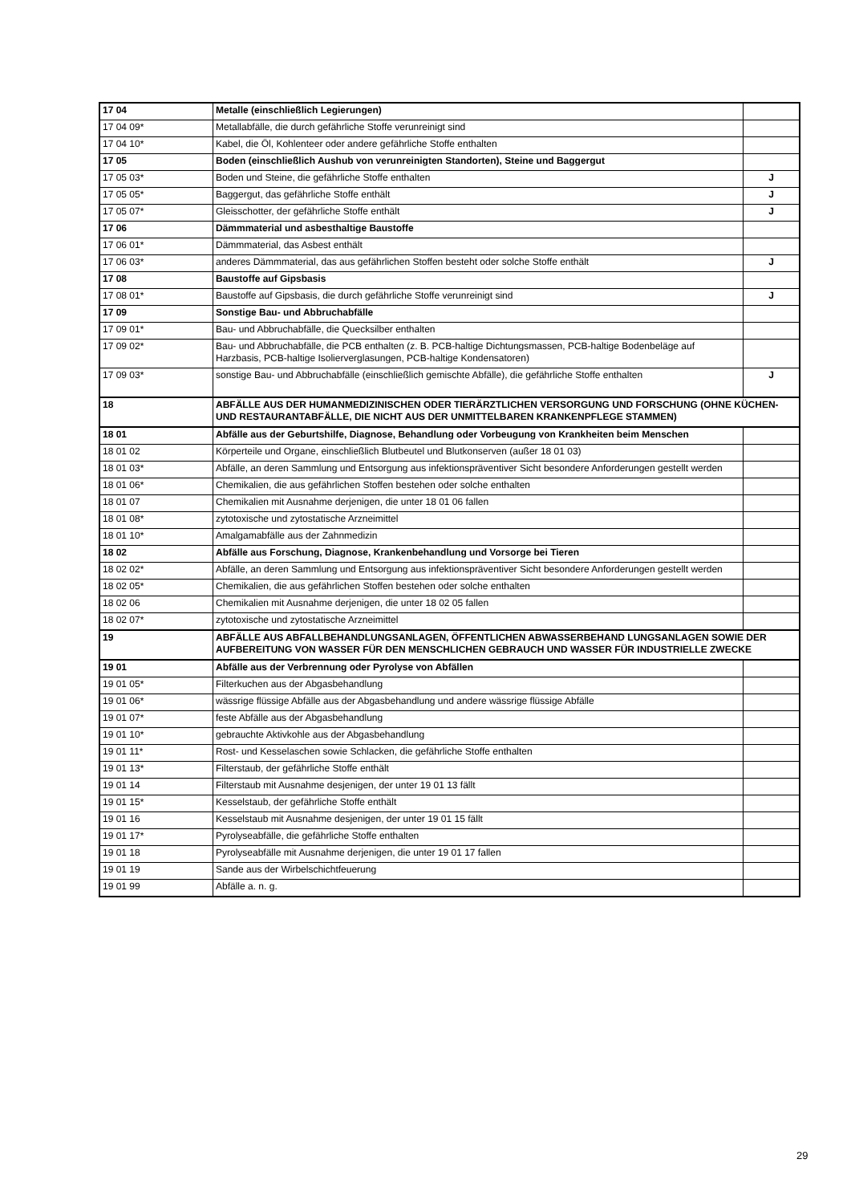| 17 04 | Metalle (einschließlich Legierungen) | |
| 17 04 09* | Metallabfälle, die durch gefährliche Stoffe verunreinigt sind | |
| 17 04 10* | Kabel, die Öl, Kohlenteer oder andere gefährliche Stoffe enthalten | |
| 17 05 | Boden (einschließlich Aushub von verunreinigten Standorten), Steine und Baggergut | |
| 17 05 03* | Boden und Steine, die gefährliche Stoffe enthalten | J |
| 17 05 05* | Baggergut, das gefährliche Stoffe enthält | J |
| 17 05 07* | Gleisschotter, der gefährliche Stoffe enthält | J |
| 17 06 | Dämmmaterial und asbesthaltige Baustoffe | |
| 17 06 01* | Dämmmaterial, das Asbest enthält | |
| 17 06 03* | anderes Dämmmaterial, das aus gefährlichen Stoffen besteht oder solche Stoffe enthält | J |
| 17 08 | Baustoffe auf Gipsbasis | |
| 17 08 01* | Baustoffe auf Gipsbasis, die durch gefährliche Stoffe verunreinigt sind | J |
| 17 09 | Sonstige Bau- und Abbruchabfälle | |
| 17 09 01* | Bau- und Abbruchabfälle, die Quecksilber enthalten | |
| 17 09 02* | Bau- und Abbruchabfälle, die PCB enthalten (z. B. PCB-haltige Dichtungsmassen, PCB-haltige Bodenbeläge auf Harzbasis, PCB-haltige Isolierverglasungen, PCB-haltige Kondensatoren) | |
| 17 09 03* | sonstige Bau- und Abbruchabfälle (einschließlich gemischte Abfälle), die gefährliche Stoffe enthalten | J |
| 18 | ABFÄLLE AUS DER HUMANMEDIZINISCHEN ODER TIERÄRZTLICHEN VERSORGUNG UND FORSCHUNG (OHNE KÜCHEN- UND RESTAURANTABFÄLLE, DIE NICHT AUS DER UNMITTELBAREN KRANKENPFLEGE STAMMEN) | |
| 18 01 | Abfälle aus der Geburtshilfe, Diagnose, Behandlung oder Vorbeugung von Krankheiten beim Menschen | |
| 18 01 02 | Körperteile und Organe, einschließlich Blutbeutel und Blutkonserven (außer 18 01 03) | |
| 18 01 03* | Abfälle, an deren Sammlung und Entsorgung aus infektionspräventiver Sicht besondere Anforderungen gestellt werden | |
| 18 01 06* | Chemikalien, die aus gefährlichen Stoffen bestehen oder solche enthalten | |
| 18 01 07 | Chemikalien mit Ausnahme derjenigen, die unter 18 01 06 fallen | |
| 18 01 08* | zytotoxische und zytostatische Arzneimittel | |
| 18 01 10* | Amalgamabfälle aus der Zahnmedizin | |
| 18 02 | Abfälle aus Forschung, Diagnose, Krankenbehandlung und Vorsorge bei Tieren | |
| 18 02 02* | Abfälle, an deren Sammlung und Entsorgung aus infektionspräventiver Sicht besondere Anforderungen gestellt werden | |
| 18 02 05* | Chemikalien, die aus gefährlichen Stoffen bestehen oder solche enthalten | |
| 18 02 06 | Chemikalien mit Ausnahme derjenigen, die unter 18 02 05 fallen | |
| 18 02 07* | zytotoxische und zytostatische Arzneimittel | |
| 19 | ABFÄLLE AUS ABFALLBEHANDLUNGSANLAGEN, ÖFFENTLICHEN ABWASSERBEHAND LUNGSANLAGEN SOWIE DER AUFBEREITUNG VON WASSER FÜR DEN MENSCHLICHEN GEBRAUCH UND WASSER FÜR INDUSTRIELLE ZWECKE | |
| 19 01 | Abfälle aus der Verbrennung oder Pyrolyse von Abfällen | |
| 19 01 05* | Filterkuchen aus der Abgasbehandlung | |
| 19 01 06* | wässrige flüssige Abfälle aus der Abgasbehandlung und andere wässrige flüssige Abfälle | |
| 19 01 07* | feste Abfälle aus der Abgasbehandlung | |
| 19 01 10* | gebrauchte Aktivkohle aus der Abgasbehandlung | |
| 19 01 11* | Rost- und Kesselaschen sowie Schlacken, die gefährliche Stoffe enthalten | |
| 19 01 13* | Filterstaub, der gefährliche Stoffe enthält | |
| 19 01 14 | Filterstaub mit Ausnahme desjenigen, der unter 19 01 13 fällt | |
| 19 01 15* | Kesselstaub, der gefährliche Stoffe enthält | |
| 19 01 16 | Kesselstaub mit Ausnahme desjenigen, der unter 19 01 15 fällt | |
| 19 01 17* | Pyrolyseabfälle, die gefährliche Stoffe enthalten | |
| 19 01 18 | Pyrolyseabfälle mit Ausnahme derjenigen, die unter 19 01 17 fallen | |
| 19 01 19 | Sande aus der Wirbelschichtfeuerung | |
| 19 01 99 | Abfälle a. n. g. | |
29